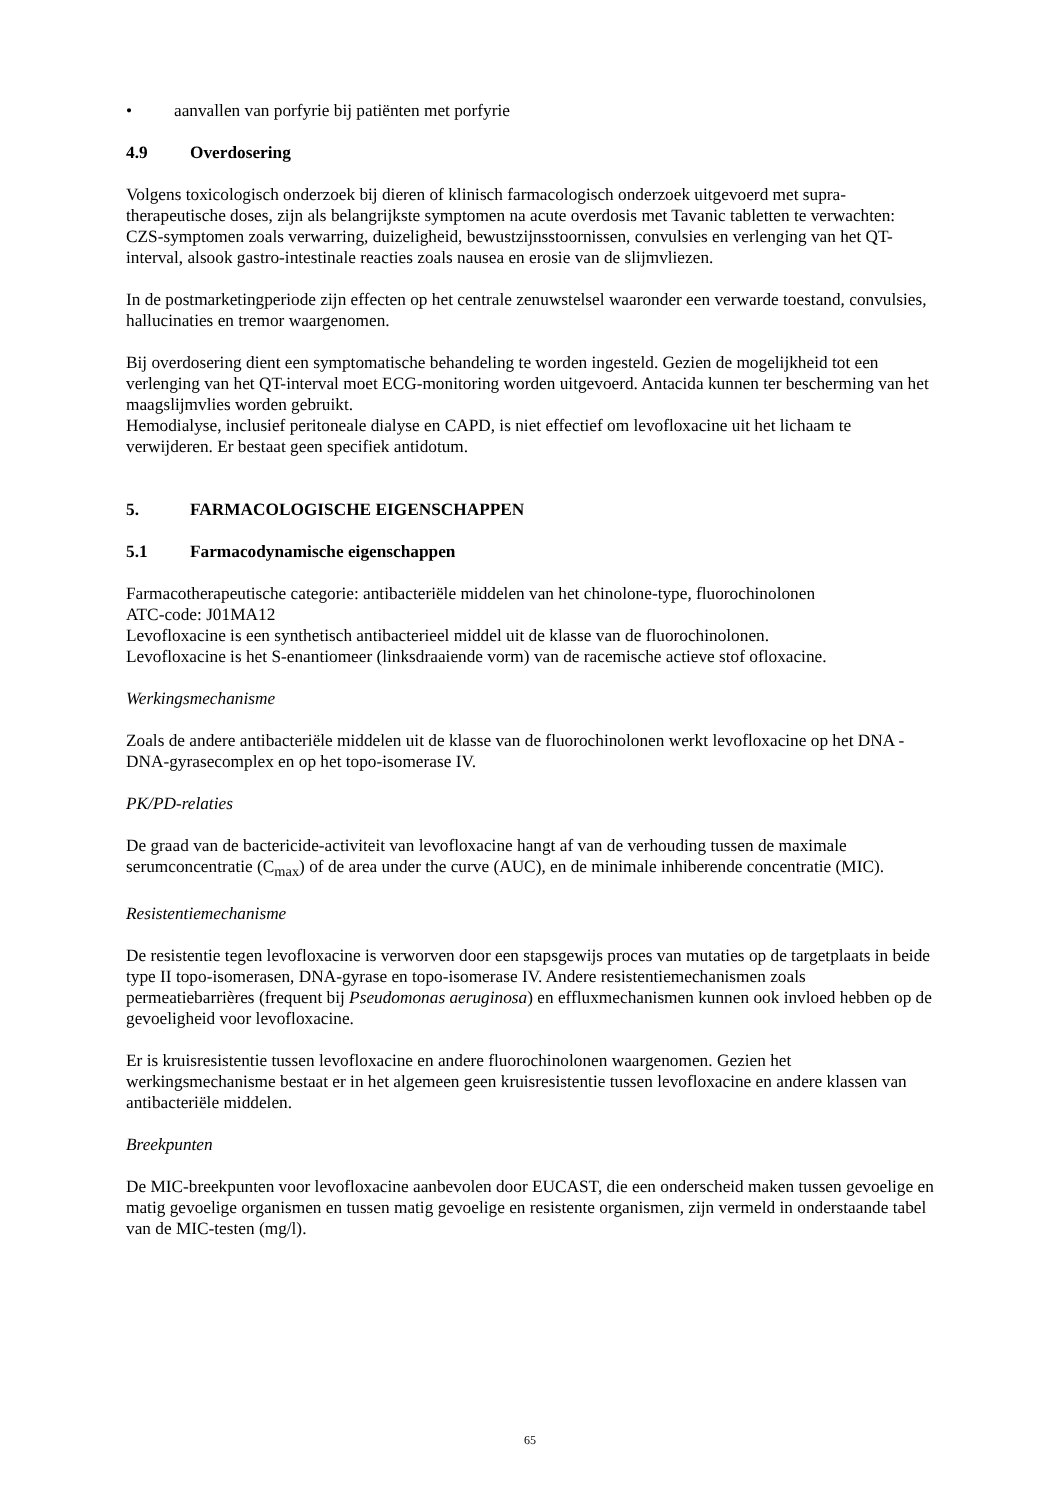• aanvallen van porfyrie bij patiënten met porfyrie
4.9 Overdosering
Volgens toxicologisch onderzoek bij dieren of klinisch farmacologisch onderzoek uitgevoerd met supra-therapeutische doses, zijn als belangrijkste symptomen na acute overdosis met Tavanic tabletten te verwachten: CZS-symptomen zoals verwarring, duizeligheid, bewustzijnsstoornissen, convulsies en verlenging van het QT-interval, alsook gastro-intestinale reacties zoals nausea en erosie van de slijmvliezen.
In de postmarketingperiode zijn effecten op het centrale zenuwstelsel waaronder een verwarde toestand, convulsies, hallucinaties en tremor waargenomen.
Bij overdosering dient een symptomatische behandeling te worden ingesteld. Gezien de mogelijkheid tot een verlenging van het QT-interval moet ECG-monitoring worden uitgevoerd. Antacida kunnen ter bescherming van het maagslijmvlies worden gebruikt.
Hemodialyse, inclusief peritoneale dialyse en CAPD, is niet effectief om levofloxacine uit het lichaam te verwijderen. Er bestaat geen specifiek antidotum.
5. FARMACOLOGISCHE EIGENSCHAPPEN
5.1 Farmacodynamische eigenschappen
Farmacotherapeutische categorie: antibacteriële middelen van het chinolone-type, fluorochinolonen
ATC-code: J01MA12
Levofloxacine is een synthetisch antibacterieel middel uit de klasse van de fluorochinolonen.
Levofloxacine is het S-enantiomeer (linksdraaiende vorm) van de racemische actieve stof ofloxacine.
Werkingsmechanisme
Zoals de andere antibacteriële middelen uit de klasse van de fluorochinolonen werkt levofloxacine op het DNA - DNA-gyrasecomplex en op het topo-isomerase IV.
PK/PD-relaties
De graad van de bactericide-activiteit van levofloxacine hangt af van de verhouding tussen de maximale serumconcentratie (C<sub>max</sub>) of de area under the curve (AUC), en de minimale inhiberende concentratie (MIC).
Resistentiemechanisme
De resistentie tegen levofloxacine is verworven door een stapsgewijs proces van mutaties op de targetplaats in beide type II topo-isomerasen, DNA-gyrase en topo-isomerase IV. Andere resistentiemechanismen zoals permeatiebarrières (frequent bij Pseudomonas aeruginosa) en effluxmechanismen kunnen ook invloed hebben op de gevoeligheid voor levofloxacine.
Er is kruisresistentie tussen levofloxacine en andere fluorochinolonen waargenomen. Gezien het werkingsmechanisme bestaat er in het algemeen geen kruisresistentie tussen levofloxacine en andere klassen van antibacteriële middelen.
Breekpunten
De MIC-breekpunten voor levofloxacine aanbevolen door EUCAST, die een onderscheid maken tussen gevoelige en matig gevoelige organismen en tussen matig gevoelige en resistente organismen, zijn vermeld in onderstaande tabel van de MIC-testen (mg/l).
65